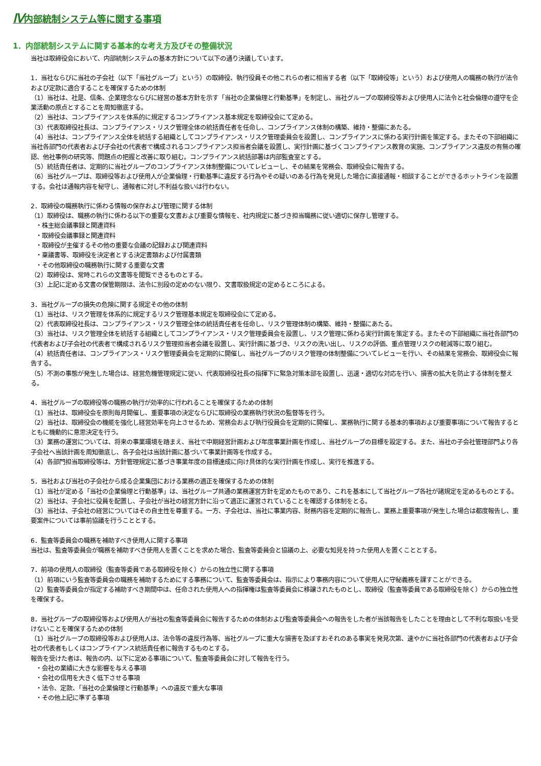Ⅳ内部統制システム等に関する事項
1．内部統制システムに関する基本的な考え方及びその整備状況
当社は取締役会において、内部統制システムの基本方針について以下の通り決議しています。
1．当社ならびに当社の子会社（以下「当社グループ」という）の取締役、執行役員その他これらの者に相当する者（以下「取締役等」という）および使用人の職務の執行が法令および定款に適合することを確保するための体制
（1）当社は、社是、信条、企業理念ならびに経営の基本方針を示す「当社の企業倫理と行動基準」を制定し、当社グループの取締役等および使用人に法令と社会倫理の遵守を企業活動の原点とすることを周知徹底する。
（2）当社は、コンプライアンスを体系的に規定するコンプライアンス基本規定を取締役会にて定める。
（3）代表取締役社長は、コンプライアンス・リスク管理全体の統括責任者を任命し、コンプライアンス体制の構築、維持・整備にあたる。
（4）当社は、コンプライアンス全体を統括する組織としてコンプライアンス・リスク管理委員会を設置し、コンプライアンスに係わる実行計画を策定する。またその下部組織に当社各部門の代表者および子会社の代表者で構成されるコンプライアンス担当者会議を設置し、実行計画に基づくコンプライアンス教育の実施、コンプライアンス違反の有無の確認、他社事例の研究等、問題点の把握と改善に取り組む。コンプライアンス統括部署は内部監査室とする。
（5）統括責任者は、定期的に当社グループのコンプライアンス体制整備についてレビューし、その結果を常務会、取締役会に報告する。
（6）当社グループは、取締役等および使用人が企業倫理・行動基準に違反する行為やその疑いのある行為を発見した場合に直接通報・相談することができるホットラインを設置する。会社は通報内容を秘守し、通報者に対し不利益な扱いは行わない。
2．取締役の職務執行に係わる情報の保存および管理に関する体制
（1）取締役は、職務の執行に係わる以下の重要な文書および重要な情報を、社内規定に基づき担当職務に従い適切に保存し管理する。
・株主総会議事録と関連資料
・取締役会議事録と関連資料
・取締役が主催するその他の重要な会議の記録および関連資料
・稟議書等、取締役を決定者とする決定書類および付属書類
・その他取締役の職務執行に関する重要な文書
（2）取締役は、常時これらの文書等を閲覧できるものとする。
（3）上記に定める文書の保管期限は、法令に別段の定めのない限り、文書取扱規定の定めるところによる。
3．当社グループの損失の危険に関する規定その他の体制
（1）当社は、リスク管理を体系的に規定するリスク管理基本規定を取締役会にて定める。
（2）代表取締役社長は、コンプライアンス・リスク管理全体の統括責任者を任命し、リスク管理体制の構築、維持・整備にあたる。
（3）当社は、リスク管理全体を統括する組織としてコンプライアンス・リスク管理委員会を設置し、リスク管理に係わる実行計画を策定する。またその下部組織に当社各部門の代表者および子会社の代表者で構成されるリスク管理担当者会議を設置し、実行計画に基づき、リスクの洗い出し、リスクの評価、重点管理リスクの軽減等に取り組む。
（4）統括責任者は、コンプライアンス・リスク管理委員会を定期的に開催し、当社グループのリスク管理の体制整備についてレビューを行い、その結果を常務会、取締役会に報告する。
（5）不測の事態が発生した場合は、経営危機管理規定に従い、代表取締役社長の指揮下に緊急対策本部を設置し、迅速・適切な対応を行い、損害の拡大を防止する体制を整える。
4．当社グループの取締役等の職務の執行が効率的に行われることを確保するための体制
（1）当社は、取締役会を原則毎月開催し、重要事項の決定ならびに取締役の業務執行状況の監督等を行う。
（2）当社は、取締役会の機能を強化し経営効率を向上させるため、常務会および執行役員会を定期的に開催し、業務執行に関する基本的事項および重要事項について報告するとともに機動的に意思決定を行う。
（3）業務の運営については、将来の事業環境を踏まえ、当社で中期経営計画および年度事業計画を作成し、当社グループの目標を設定する。また、当社の子会社管理部門より各子会社へ当該計画を周知徹底し、各子会社は当該計画に基づいて事業計画等を作成する。
（4）各部門担当取締役等は、方針管理規定に基づき事業年度の目標達成に向け具体的な実行計画を作成し、実行を推進する。
5．当社および当社の子会社から成る企業集団における業務の適正を確保するための体制
（1）当社が定める「当社の企業倫理と行動基準」は、当社グループ共通の業務運営方針を定めたものであり、これを基本にして当社グループ各社が諸規定を定めるものとする。
（2）当社は、子会社に役員を配置し、子会社が当社の経営方針に沿って適正に運営されていることを確認する体制をとる。
（3）当社は、子会社の経営についてはその自主性を尊重する。一方、子会社は、当社に事業内容、財務内容を定期的に報告し、業務上重要事項が発生した場合は都度報告し、重要案件については事前協議を行うこととする。
6．監査等委員会の職務を補助すべき使用人に関する事項
当社は、監査等委員会が職務を補助すべき使用人を置くことを求めた場合、監査等委員会と協議の上、必要な知見を持った使用人を置くこととする。
7．前項の使用人の取締役（監査等委員である取締役を除く）からの独立性に関する事項
（1）前項にいう監査等委員会の職務を補助するためにする事務について、監査等委員会は、指示により事務内容について使用人に守秘義務を課すことができる。
（2）監査等委員会が指定する補助すべき期間中は、任命された使用人への指揮権は監査等委員会に移譲されたものとし、取締役（監査等委員である取締役を除く）からの独立性を確保する。
8．当社グループの取締役等および使用人が当社の監査等委員会に報告するための体制および監査等委員会への報告をした者が当該報告をしたことを理由として不利な取扱いを受けないことを確保するための体制
（1）当社グループの取締役等および使用人は、法令等の違反行為等、当社グループに重大な損害を及ぼすおそれのある事実を発見次第、速やかに当社各部門の代表者および子会社の代表者もしくはコンプライアンス統括責任者に報告するものとする。
報告を受けた者は、報告の内、以下に定める事項について、監査等委員会に対して報告を行う。
・会社の業績に大きな影響を与える事項
・会社の信用を大きく低下させる事項
・法令、定款、「当社の企業倫理と行動基準」への違反で重大な事項
・その他上記に準ずる事項